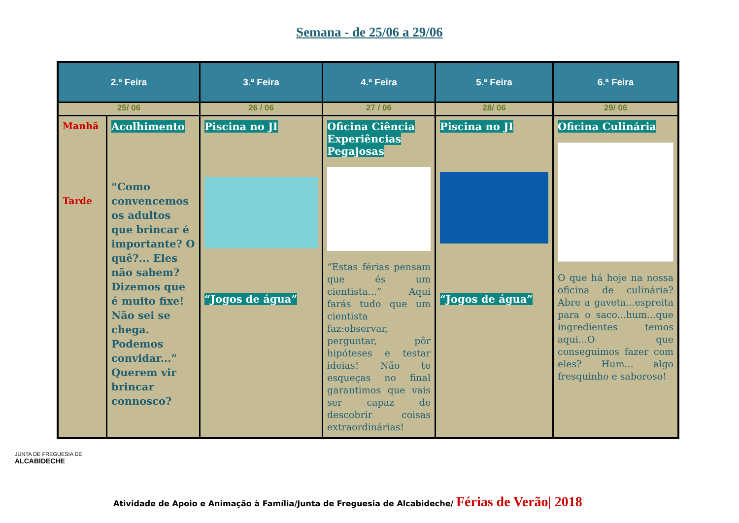Semana - de 25/06 a 29/06
| 2.ª Feira | | 3.ª Feira | 4.ª Feira | 5.ª Feira | 6.ª Feira |
| --- | --- | --- | --- | --- | --- |
| 25/ 06 | | 26 / 06 | 27 / 06 | 28/ 06 | 29/ 06 |
| Manhã Tarde | Acolhimento “Como convencemos os adultos que brincar é importante? O quê?... Eles não sabem? Dizemos que é muito fixe! Não sei se chega. Podemos convidar...” Querem vir brincar connosco? | Piscina no JI “Jogos de água” | Oficina Ciência Experiências Pegajosas “Estas férias pensam que és um cientista...” Aqui farás tudo que um cientista faz:observar, perguntar, pôr hipóteses e testar ideias! Não te esqueças no final garantimos que vais ser capaz de descobrir coisas extraordinárias! | Piscina no JI “Jogos de água” | Oficina Culinária O que há hoje na nossa oficina de culinária? Abre a gaveta...espreita para o saco...hum...que ingredientes temos aqui...O que conseguimos fazer com eles? Hum... algo fresquinho e saboroso! |
JUNTA DE FREGUESIA DE
ALCABIDECHE
Atividade de Apoio e Animação à Família/Junta de Freguesia de Alcabideche/ Férias de Verão| 2018